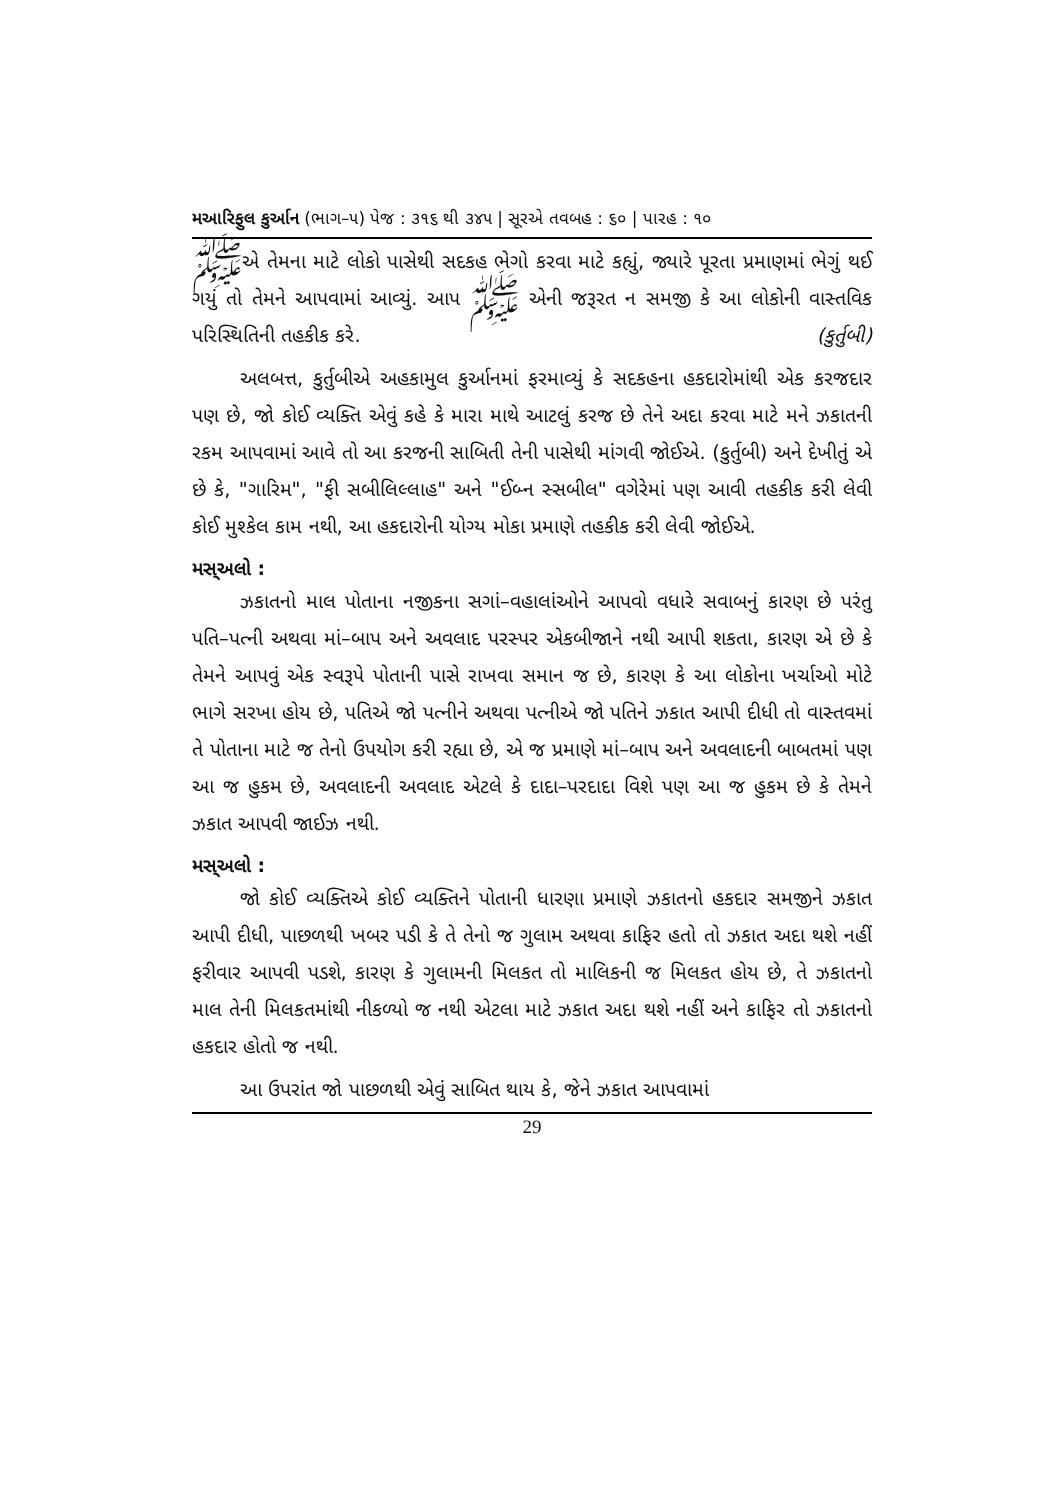મઆરિફુલ કુર્આન (ભાગ–૫) પેજ : ૩૧૬ થી ૩૪૫ | સૂરએ તવબહ : ૬૦ | પારહ : ૧૦
ﷺએ તેમના માટે લોકો પાસેથી સદકહ ભેગો કરવા માટે કહ્યું, જ્યારે પૂરતા પ્રમાણમાં ભેગું થઈ ગયું તો તેમને આપવામાં આવ્યું. આપ ﷺ એની જરૂરત ન સમજી કે આ લોકોની વાસ્તવિક પરિસ્થિતિની તહકીક કરે. (કુર્તુબી)
અલબત્ત, કુર્તુબીએ અહકામુલ કુર્આનમાં ફરમાવ્યું કે સદકહના હકદારોમાંથી એક કરજદાર પણ છે, જો કોઈ વ્યક્તિ એવું કહે કે મારા માથે આટલું કરજ છે તેને અદા કરવા માટે મને ઝકાતની રકમ આપવામાં આવે તો આ કરજની સાબિતી તેની પાસેથી માંગવી જોઈએ. (કુર્તુબી) અને દેખીતું એ છે કે, "ગારિમ", "ફી સબીલિલ્લાહ" અને "ઈબ્ન સ્સબીલ" વગેરેમાં પણ આવી તહકીક કરી લેવી કોઈ મુશ્કેલ કામ નથી, આ હકદારોની યોગ્ય મોકા પ્રમાણે તહકીક કરી લેવી જોઈએ.
મસ્અલો :
ઝકાતનો માલ પોતાના નજીકના સગાં–વહાલાંઓને આપવો વધારે સવાબનું કારણ છે પરંતુ પતિ–પત્ની અથવા માં–બાપ અને અવલાદ પરસ્પર એકબીજાને નથી આપી શકતા, કારણ એ છે કે તેમને આપવું એક સ્વરૂપે પોતાની પાસે રાખવા સમાન જ છે, કારણ કે આ લોકોના ખર્ચાઓ મોટે ભાગે સરખા હોય છે, પતિએ જો પત્નીને અથવા પત્નીએ જો પતિને ઝકાત આપી દીધી તો વાસ્તવમાં તે પોતાના માટે જ તેનો ઉપયોગ કરી રહ્યા છે, એ જ પ્રમાણે માં–બાપ અને અવલાદની બાબતમાં પણ આ જ હુકમ છે, અવલાદની અવલાદ એટલે કે દાદા–પરદાદા વિશે પણ આ જ હુકમ છે કે તેમને ઝકાત આપવી જાઈઝ નથી.
મસ્અલો :
જો કોઈ વ્યક્તિએ કોઈ વ્યક્તિને પોતાની ધારણા પ્રમાણે ઝકાતનો હકદાર સમજીને ઝકાત આપી દીધી, પાછળથી ખબર પડી કે તે તેનો જ ગુલામ અથવા કાફિર હતો તો ઝકાત અદા થશે નહીં ફરીવાર આપવી પડશે, કારણ કે ગુલામની મિલકત તો માલિકની જ મિલકત હોય છે, તે ઝકાતનો માલ તેની મિલકતમાંથી નીકળ્યો જ નથી એટલા માટે ઝકાત અદા થશે નહીં અને કાફિર તો ઝકાતનો હકદાર હોતો જ નથી.
આ ઉપરાંત જો પાછળથી એવું સાબિત થાય કે, જેને ઝકાત આપવામાં
29